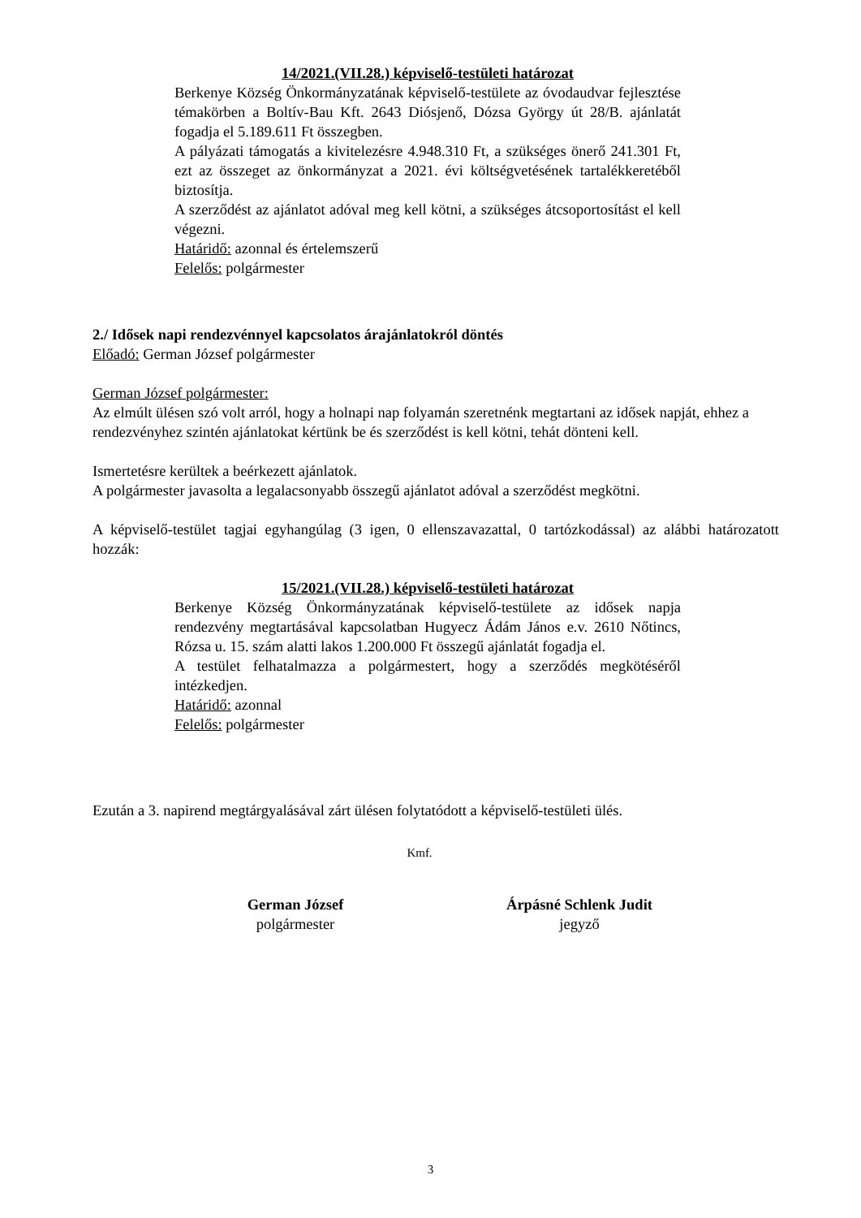14/2021.(VII.28.) képviselő-testületi határozat
Berkenye Község Önkormányzatának képviselő-testülete az óvodaudvar fejlesztése témakörben a Boltív-Bau Kft. 2643 Diósjenő, Dózsa György út 28/B. ajánlatát fogadja el 5.189.611 Ft összegben.
A pályázati támogatás a kivitelezésre 4.948.310 Ft, a szükséges önerő 241.301 Ft, ezt az összeget az önkormányzat a 2021. évi költségvetésének tartalékkeretéből biztosítja.
A szerződést az ajánlatot adóval meg kell kötni, a szükséges átcsoportosítást el kell végezni.
Határidő: azonnal és értelemszerű
Felelős: polgármester
2./ Idősek napi rendezvénnyel kapcsolatos árajánlatokról döntés
Előadó: German József polgármester
German József polgármester:
Az elmúlt ülésen szó volt arról, hogy a holnapi nap folyamán szeretnénk megtartani az idősek napját, ehhez a rendezvényhez szintén ajánlatokat kértünk be és szerződést is kell kötni, tehát dönteni kell.
Ismertetésre kerültek a beérkezett ajánlatok.
A polgármester javasolta a legalacsonyabb összegű ajánlatot adóval a szerződést megkötni.
A képviselő-testület tagjai egyhangúlag (3 igen, 0 ellenszavazattal, 0 tartózkodással) az alábbi határozatott hozzák:
15/2021.(VII.28.) képviselő-testületi határozat
Berkenye Község Önkormányzatának képviselő-testülete az idősek napja rendezvény megtartásával kapcsolatban Hugyecz Ádám János e.v. 2610 Nőtincs, Rózsa u. 15. szám alatti lakos 1.200.000 Ft összegű ajánlatát fogadja el.
A testület felhatalmazza a polgármestert, hogy a szerződés megkötéséről intézkedjen.
Határidő: azonnal
Felelős: polgármester
Ezután a 3. napirend megtárgyalásával zárt ülésen folytatódott a képviselő-testületi ülés.
Kmf.
German József
polgármester
Árpásné Schlenk Judit
jegyző
3